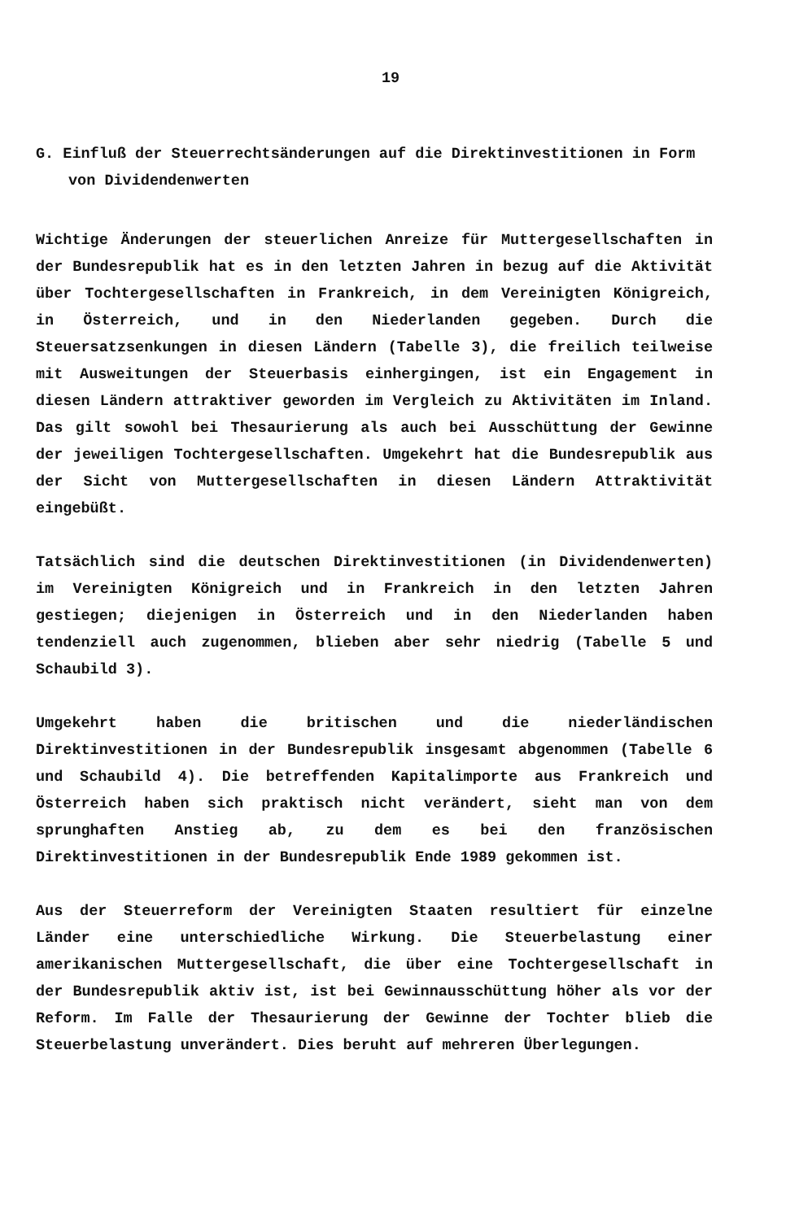19
G. Einfluß der Steuerrechtsänderungen auf die Direktinvestitionen in Form von Dividendenwerten
Wichtige Änderungen der steuerlichen Anreize für Muttergesellschaften in der Bundesrepublik hat es in den letzten Jahren in bezug auf die Aktivität über Tochtergesellschaften in Frankreich, in dem Vereinigten Königreich, in Österreich, und in den Niederlanden gegeben. Durch die Steuersatzsenkungen in diesen Ländern (Tabelle 3), die freilich teilweise mit Ausweitungen der Steuerbasis einhergingen, ist ein Engagement in diesen Ländern attraktiver geworden im Vergleich zu Aktivitäten im Inland. Das gilt sowohl bei Thesaurierung als auch bei Ausschüttung der Gewinne der jeweiligen Tochtergesellschaften. Umgekehrt hat die Bundesrepublik aus der Sicht von Muttergesellschaften in diesen Ländern Attraktivität eingebüßt.
Tatsächlich sind die deutschen Direktinvestitionen (in Dividendenwerten) im Vereinigten Königreich und in Frankreich in den letzten Jahren gestiegen; diejenigen in Österreich und in den Niederlanden haben tendenziell auch zugenommen, blieben aber sehr niedrig (Tabelle 5 und Schaubild 3).
Umgekehrt haben die britischen und die niederländischen Direktinvestitionen in der Bundesrepublik insgesamt abgenommen (Tabelle 6 und Schaubild 4). Die betreffenden Kapitalimporte aus Frankreich und Österreich haben sich praktisch nicht verändert, sieht man von dem sprunghaften Anstieg ab, zu dem es bei den französischen Direktinvestitionen in der Bundesrepublik Ende 1989 gekommen ist.
Aus der Steuerreform der Vereinigten Staaten resultiert für einzelne Länder eine unterschiedliche Wirkung. Die Steuerbelastung einer amerikanischen Muttergesellschaft, die über eine Tochtergesellschaft in der Bundesrepublik aktiv ist, ist bei Gewinnausschüttung höher als vor der Reform. Im Falle der Thesaurierung der Gewinne der Tochter blieb die Steuerbelastung unverändert. Dies beruht auf mehreren Überlegungen.